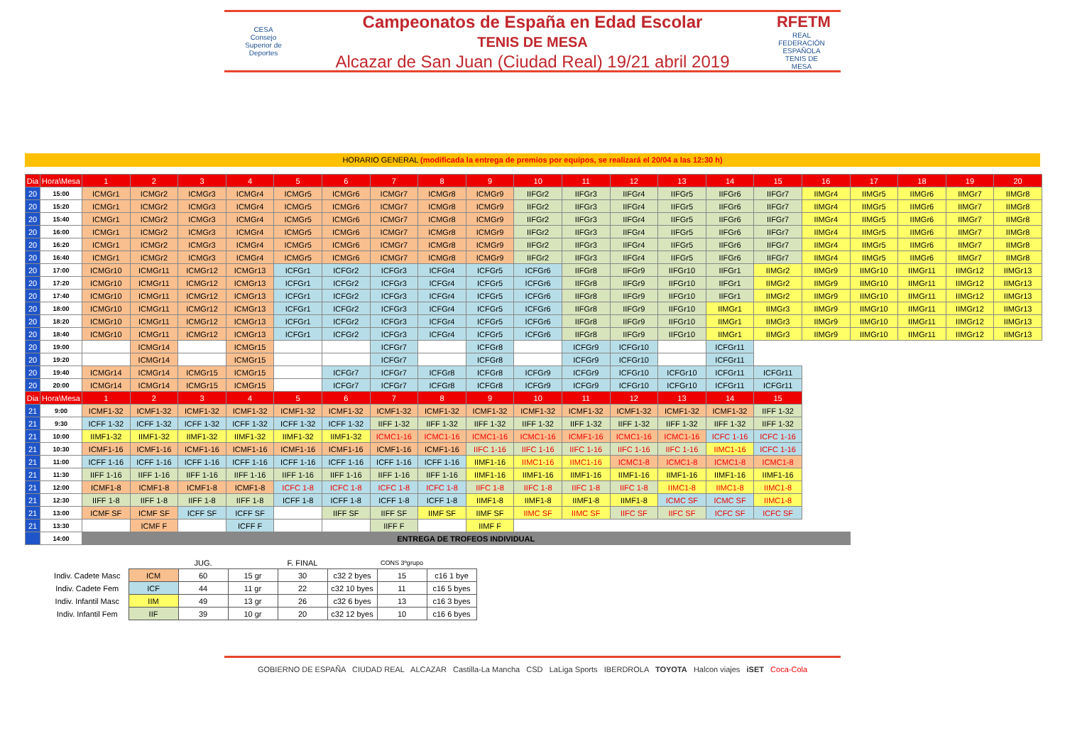CESA
Consejo Superior de Deportes
Campeonatos de España en Edad Escolar
TENIS DE MESA
Alcazar de San Juan (Ciudad Real) 19/21 abril 2019
RFETM
REAL FEDERACIÓN ESPAÑOLA TENIS DE MESA
HORARIO GENERAL (modificada la entrega de premios por equipos, se realizará el 20/04 a las 12:30 h)
| Dia | Hora\Mesa | 1 | 2 | 3 | 4 | 5 | 6 | 7 | 8 | 9 | 10 | 11 | 12 | 13 | 14 | 15 | 16 | 17 | 18 | 19 | 20 |
| --- | --- | --- | --- | --- | --- | --- | --- | --- | --- | --- | --- | --- | --- | --- | --- | --- | --- | --- | --- | --- | --- |
| 20 | 15:00 | ICMGr1 | ICMGr2 | ICMGr3 | ICMGr4 | ICMGr5 | ICMGr6 | ICMGr7 | ICMGr8 | ICMGr9 | IIFGr2 | IIFGr3 | IIFGr4 | IIFGr5 | IIFGr6 | IIFGr7 | IIMGr4 | IIMGr5 | IIMGr6 | IIMGr7 | IIMGr8 |
| 20 | 15:20 | ICMGr1 | ICMGr2 | ICMGr3 | ICMGr4 | ICMGr5 | ICMGr6 | ICMGr7 | ICMGr8 | ICMGr9 | IIFGr2 | IIFGr3 | IIFGr4 | IIFGr5 | IIFGr6 | IIFGr7 | IIMGr4 | IIMGr5 | IIMGr6 | IIMGr7 | IIMGr8 |
| 20 | 15:40 | ICMGr1 | ICMGr2 | ICMGr3 | ICMGr4 | ICMGr5 | ICMGr6 | ICMGr7 | ICMGr8 | ICMGr9 | IIFGr2 | IIFGr3 | IIFGr4 | IIFGr5 | IIFGr6 | IIFGr7 | IIMGr4 | IIMGr5 | IIMGr6 | IIMGr7 | IIMGr8 |
| 20 | 16:00 | ICMGr1 | ICMGr2 | ICMGr3 | ICMGr4 | ICMGr5 | ICMGr6 | ICMGr7 | ICMGr8 | ICMGr9 | IIFGr2 | IIFGr3 | IIFGr4 | IIFGr5 | IIFGr6 | IIFGr7 | IIMGr4 | IIMGr5 | IIMGr6 | IIMGr7 | IIMGr8 |
| 20 | 16:20 | ICMGr1 | ICMGr2 | ICMGr3 | ICMGr4 | ICMGr5 | ICMGr6 | ICMGr7 | ICMGr8 | ICMGr9 | IIFGr2 | IIFGr3 | IIFGr4 | IIFGr5 | IIFGr6 | IIFGr7 | IIMGr4 | IIMGr5 | IIMGr6 | IIMGr7 | IIMGr8 |
| 20 | 16:40 | ICMGr1 | ICMGr2 | ICMGr3 | ICMGr4 | ICMGr5 | ICMGr6 | ICMGr7 | ICMGr8 | ICMGr9 | IIFGr2 | IIFGr3 | IIFGr4 | IIFGr5 | IIFGr6 | IIFGr7 | IIMGr4 | IIMGr5 | IIMGr6 | IIMGr7 | IIMGr8 |
| 20 | 17:00 | ICMGr10 | ICMGr11 | ICMGr12 | ICMGr13 | ICFGr1 | ICFGr2 | ICFGr3 | ICFGr4 | ICFGr5 | ICFGr6 | IIFGr8 | IIFGr9 | IIFGr10 | IIFGr1 | IIMGr2 | IIMGr9 | IIMGr10 | IIMGr11 | IIMGr12 | IIMGr13 |
| 20 | 17:20 | ICMGr10 | ICMGr11 | ICMGr12 | ICMGr13 | ICFGr1 | ICFGr2 | ICFGr3 | ICFGr4 | ICFGr5 | ICFGr6 | IIFGr8 | IIFGr9 | IIFGr10 | IIFGr1 | IIMGr2 | IIMGr9 | IIMGr10 | IIMGr11 | IIMGr12 | IIMGr13 |
| 20 | 17:40 | ICMGr10 | ICMGr11 | ICMGr12 | ICMGr13 | ICFGr1 | ICFGr2 | ICFGr3 | ICFGr4 | ICFGr5 | ICFGr6 | IIFGr8 | IIFGr9 | IIFGr10 | IIFGr1 | IIMGr2 | IIMGr9 | IIMGr10 | IIMGr11 | IIMGr12 | IIMGr13 |
| 20 | 18:00 | ICMGr10 | ICMGr11 | ICMGr12 | ICMGr13 | ICFGr1 | ICFGr2 | ICFGr3 | ICFGr4 | ICFGr5 | ICFGr6 | IIFGr8 | IIFGr9 | IIFGr10 | IIMGr1 | IIMGr3 | IIMGr9 | IIMGr10 | IIMGr11 | IIMGr12 | IIMGr13 |
| 20 | 18:20 | ICMGr10 | ICMGr11 | ICMGr12 | ICMGr13 | ICFGr1 | ICFGr2 | ICFGr3 | ICFGr4 | ICFGr5 | ICFGr6 | IIFGr8 | IIFGr9 | IIFGr10 | IIMGr1 | IIMGr3 | IIMGr9 | IIMGr10 | IIMGr11 | IIMGr12 | IIMGr13 |
| 20 | 18:40 | ICMGr10 | ICMGr11 | ICMGr12 | ICMGr13 | ICFGr1 | ICFGr2 | ICFGr3 | ICFGr4 | ICFGr5 | ICFGr6 | IIFGr8 | IIFGr9 | IIFGr10 | IIMGr1 | IIMGr3 | IIMGr9 | IIMGr10 | IIMGr11 | IIMGr12 | IIMGr13 |
| 20 | 19:00 | | ICMGr14 | | ICMGr15 | | | ICFGr7 | | ICFGr8 | | ICFGr9 | ICFGr10 | | ICFGr11 | | | | | | |
| 20 | 19:20 | | ICMGr14 | | ICMGr15 | | | ICFGr7 | | ICFGr8 | | ICFGr9 | ICFGr10 | | ICFGr11 | | | | | | |
| 20 | 19:40 | ICMGr14 | ICMGr14 | ICMGr15 | ICMGr15 | | ICFGr7 | ICFGr7 | ICFGr8 | ICFGr8 | ICFGr9 | ICFGr9 | ICFGr10 | ICFGr10 | ICFGr11 | ICFGr11 | | | | | |
| 20 | 20:00 | ICMGr14 | ICMGr14 | ICMGr15 | ICMGr15 | | ICFGr7 | ICFGr7 | ICFGr8 | ICFGr8 | ICFGr9 | ICFGr9 | ICFGr10 | ICFGr10 | ICFGr11 | ICFGr11 | | | | | |
| Dia | Hora\Mesa | 1 | 2 | 3 | 4 | 5 | 6 | 7 | 8 | 9 | 10 | 11 | 12 | 13 | 14 | 15 | | | | | |
| 21 | 9:00 | ICMF1-32 | ICMF1-32 | ICMF1-32 | ICMF1-32 | ICMF1-32 | ICMF1-32 | ICMF1-32 | ICMF1-32 | ICMF1-32 | ICMF1-32 | ICMF1-32 | ICMF1-32 | ICMF1-32 | ICMF1-32 | IIFF 1-32 | | | | | |
| 21 | 9:30 | ICFF 1-32 | ICFF 1-32 | ICFF 1-32 | ICFF 1-32 | ICFF 1-32 | ICFF 1-32 | IIFF 1-32 | IIFF 1-32 | IIFF 1-32 | IIFF 1-32 | IIFF 1-32 | IIFF 1-32 | IIFF 1-32 | IIFF 1-32 | IIFF 1-32 | | | | | |
| 21 | 10:00 | IIMF1-32 | IIMF1-32 | IIMF1-32 | IIMF1-32 | IIMF1-32 | IIMF1-32 | ICMC1-16 | ICMC1-16 | ICMC1-16 | ICMC1-16 | ICMF1-16 | ICMC1-16 | ICMC1-16 | ICFC 1-16 | ICFC 1-16 | | | | | |
| 21 | 10:30 | ICMF1-16 | ICMF1-16 | ICMF1-16 | ICMF1-16 | ICMF1-16 | ICMF1-16 | ICMF1-16 | ICMF1-16 | IIFC 1-16 | IIFC 1-16 | IIFC 1-16 | IIFC 1-16 | IIFC 1-16 | IIMC1-16 | ICFC 1-16 | | | | | |
| 21 | 11:00 | ICFF 1-16 | ICFF 1-16 | ICFF 1-16 | ICFF 1-16 | ICFF 1-16 | ICFF 1-16 | ICFF 1-16 | ICFF 1-16 | IIMF1-16 | IIMC1-16 | IIMC1-16 | ICMC1-8 | ICMC1-8 | ICMC1-8 | ICMC1-8 | | | | | |
| 21 | 11:30 | IIFF 1-16 | IIFF 1-16 | IIFF 1-16 | IIFF 1-16 | IIFF 1-16 | IIFF 1-16 | IIFF 1-16 | IIFF 1-16 | IIMF1-16 | IIMF1-16 | IIMF1-16 | IIMF1-16 | IIMF1-16 | IIMF1-16 | IIMF1-16 | | | | | |
| 21 | 12:00 | ICMF1-8 | ICMF1-8 | ICMF1-8 | ICMF1-8 | ICFC 1-8 | ICFC 1-8 | ICFC 1-8 | ICFC 1-8 | IIFC 1-8 | IIFC 1-8 | IIFC 1-8 | IIFC 1-8 | IIMC1-8 | IIMC1-8 | IIMC1-8 | | | | | |
| 21 | 12:30 | IIFF 1-8 | IIFF 1-8 | IIFF 1-8 | IIFF 1-8 | ICFF 1-8 | ICFF 1-8 | ICFF 1-8 | ICFF 1-8 | IIMF1-8 | IIMF1-8 | IIMF1-8 | IIMF1-8 | ICMC SF | ICMC SF | IIMC1-8 | | | | | |
| 21 | 13:00 | ICMF SF | ICMF SF | ICFF SF | ICFF SF | | IIFF SF | IIFF SF | IIMF SF | IIMF SF | IIMC SF | IIMC SF | IIFC SF | IIFC SF | ICFC SF | ICFC SF | | | | | |
| 21 | 13:30 | | ICMF F | | ICFF F | | | IIFF F | | IIMF F | | | | | | | | | | | |
| | 14:00 | ENTREGA DE TROFEOS INDIVIDUAL | | | | | | | | | | | | | | | | | | | |
| | | JUG. | | F. FINAL | | CONS 3ºgrupo | |
| Indiv. Cadete Masc | ICM | 60 | 15 gr | 30 | c32 2 byes | 15 | c16 1 bye |
| Indiv. Cadete Fem | ICF | 44 | 11 gr | 22 | c32 10 byes | 11 | c16 5 byes |
| Indiv. Infantil Masc | IIM | 49 | 13 gr | 26 | c32 6 byes | 13 | c16 3 byes |
| Indiv. Infantil Fem | IIF | 39 | 10 gr | 20 | c32 12 byes | 10 | c16 6 byes |
GOBIERNO DE ESPAÑA CIUDAD REAL ALCAZAR Castilla-La Mancha CSD LaLiga Sports IBERDROLA TOYOTA Halcon viajes iSET Coca-Cola